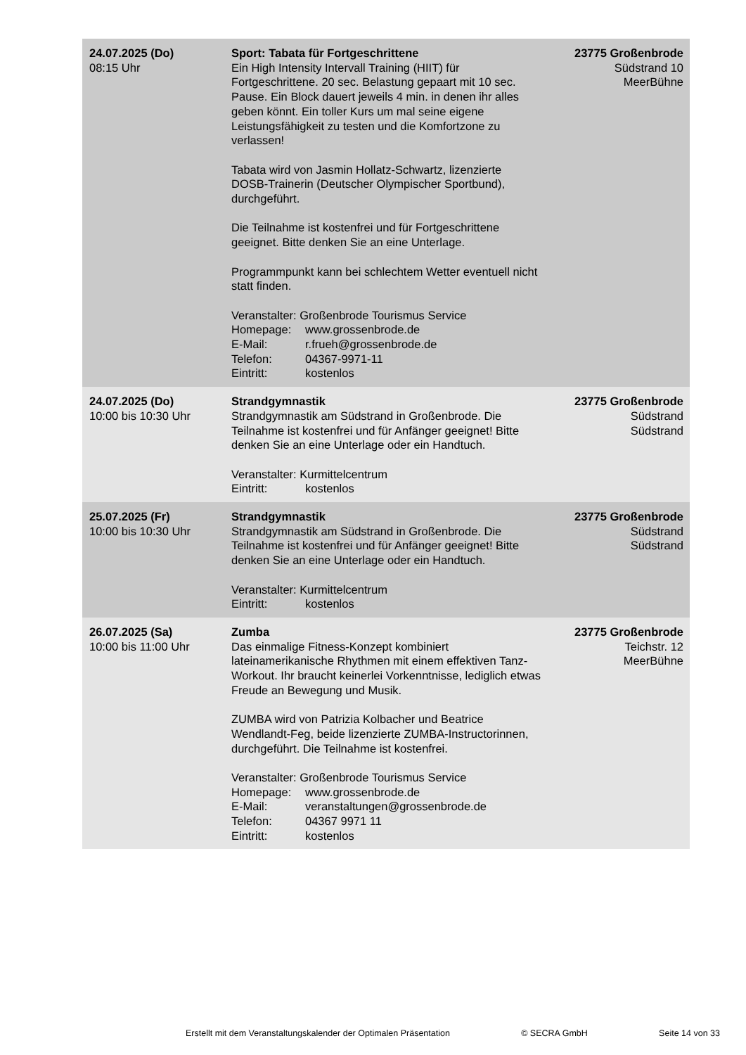| 24.07.2025 (Do) 08:15 Uhr | Sport: Tabata für Fortgeschrittene Ein High Intensity Intervall Training (HIIT) für Fortgeschrittene. 20 sec. Belastung gepaart mit 10 sec. Pause. Ein Block dauert jeweils 4 min. in denen ihr alles geben könnt. Ein toller Kurs um mal seine eigene Leistungsfähigkeit zu testen und die Komfortzone zu verlassen! Tabata wird von Jasmin Hollatz-Schwartz, lizenzierte DOSB-Trainerin (Deutscher Olympischer Sportbund), durchgeführt. Die Teilnahme ist kostenfrei und für Fortgeschrittene geeignet. Bitte denken Sie an eine Unterlage. Programmpunkt kann bei schlechtem Wetter eventuell nicht statt finden. Veranstalter: Großenbrode Tourismus Service Homepage: www.grossenbrode.de E-Mail: r.frueh@grossenbrode.de Telefon: 04367-9971-11 Eintritt: kostenlos | 23775 Großenbrode Südstrand 10 MeerBühne |
| 24.07.2025 (Do) 10:00 bis 10:30 Uhr | Strandgymnastik Strandgymnastik am Südstrand in Großenbrode. Die Teilnahme ist kostenfrei und für Anfänger geeignet! Bitte denken Sie an eine Unterlage oder ein Handtuch. Veranstalter: Kurmittelcentrum Eintritt: kostenlos | 23775 Großenbrode Südstrand Südstrand |
| 25.07.2025 (Fr) 10:00 bis 10:30 Uhr | Strandgymnastik Strandgymnastik am Südstrand in Großenbrode. Die Teilnahme ist kostenfrei und für Anfänger geeignet! Bitte denken Sie an eine Unterlage oder ein Handtuch. Veranstalter: Kurmittelcentrum Eintritt: kostenlos | 23775 Großenbrode Südstrand Südstrand |
| 26.07.2025 (Sa) 10:00 bis 11:00 Uhr | Zumba Das einmalige Fitness-Konzept kombiniert lateinamerikanische Rhythmen mit einem effektiven Tanz-Workout. Ihr braucht keinerlei Vorkenntnisse, lediglich etwas Freude an Bewegung und Musik. ZUMBA wird von Patrizia Kolbacher und Beatrice Wendlandt-Feg, beide lizenzierte ZUMBA-Instructorinnen, durchgeführt. Die Teilnahme ist kostenfrei. Veranstalter: Großenbrode Tourismus Service Homepage: www.grossenbrode.de E-Mail: veranstaltungen@grossenbrode.de Telefon: 04367 9971 11 Eintritt: kostenlos | 23775 Großenbrode Teichstr. 12 MeerBühne |
Erstellt mit dem Veranstaltungskalender der Optimalen Präsentation © SECRA GmbH Seite 14 von 33